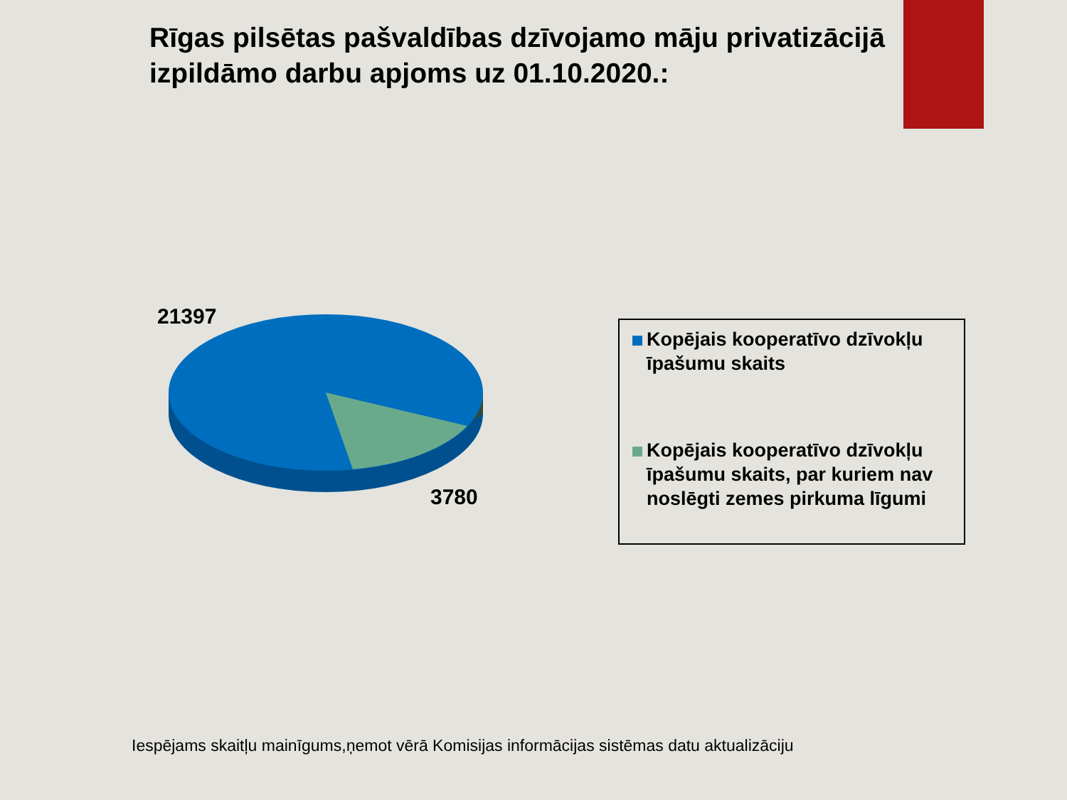Rīgas pilsētas pašvaldības dzīvojamo māju privatizācijā izpildāmo darbu apjoms uz 01.10.2020.:
21397
3780
Kopējais kooperatīvo dzīvokļu īpašumu skaits
Kopējais kooperatīvo dzīvokļu īpašumu skaits, par kuriem nav noslēgti zemes pirkuma līgumi
Iespējams skaitļu mainīgums,ņemot vērā Komisijas informācijas sistēmas datu aktualizāciju